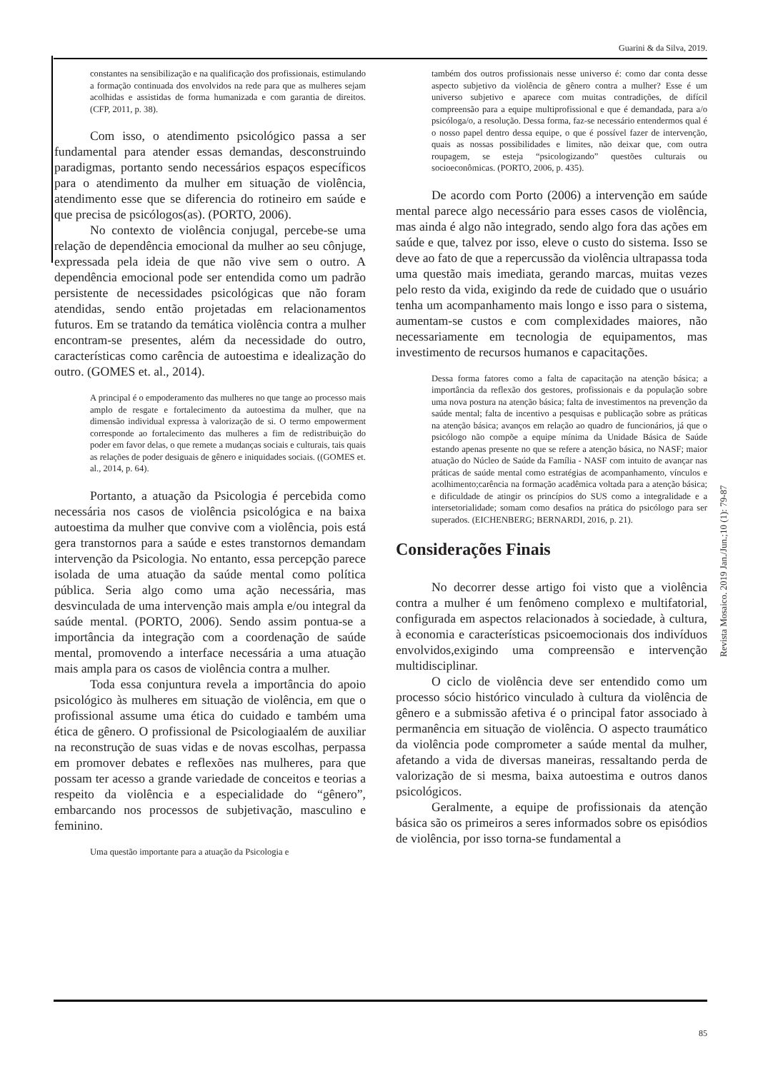Guarini & da Silva, 2019.
constantes na sensibilização e na qualificação dos profissionais, estimulando a formação continuada dos envolvidos na rede para que as mulheres sejam acolhidas e assistidas de forma humanizada e com garantia de direitos. (CFP, 2011, p. 38).
Com isso, o atendimento psicológico passa a ser fundamental para atender essas demandas, desconstruindo paradigmas, portanto sendo necessários espaços específicos para o atendimento da mulher em situação de violência, atendimento esse que se diferencia do rotineiro em saúde e que precisa de psicólogos(as). (PORTO, 2006).
No contexto de violência conjugal, percebe-se uma relação de dependência emocional da mulher ao seu cônjuge, expressada pela ideia de que não vive sem o outro. A dependência emocional pode ser entendida como um padrão persistente de necessidades psicológicas que não foram atendidas, sendo então projetadas em relacionamentos futuros. Em se tratando da temática violência contra a mulher encontram-se presentes, além da necessidade do outro, características como carência de autoestima e idealização do outro. (GOMES et. al., 2014).
A principal é o empoderamento das mulheres no que tange ao processo mais amplo de resgate e fortalecimento da autoestima da mulher, que na dimensão individual expressa à valorização de si. O termo empowerment corresponde ao fortalecimento das mulheres a fim de redistribuição do poder em favor delas, o que remete a mudanças sociais e culturais, tais quais as relações de poder desiguais de gênero e iniquidades sociais. ((GOMES et. al., 2014, p. 64).
Portanto, a atuação da Psicologia é percebida como necessária nos casos de violência psicológica e na baixa autoestima da mulher que convive com a violência, pois está gera transtornos para a saúde e estes transtornos demandam intervenção da Psicologia. No entanto, essa percepção parece isolada de uma atuação da saúde mental como política pública. Seria algo como uma ação necessária, mas desvinculada de uma intervenção mais ampla e/ou integral da saúde mental. (PORTO, 2006). Sendo assim pontua-se a importância da integração com a coordenação de saúde mental, promovendo a interface necessária a uma atuação mais ampla para os casos de violência contra a mulher.
Toda essa conjuntura revela a importância do apoio psicológico às mulheres em situação de violência, em que o profissional assume uma ética do cuidado e também uma ética de gênero. O profissional de Psicologiaalém de auxiliar na reconstrução de suas vidas e de novas escolhas, perpassa em promover debates e reflexões nas mulheres, para que possam ter acesso a grande variedade de conceitos e teorias a respeito da violência e a especialidade do “gênero”, embarcando nos processos de subjetivação, masculino e feminino.
Uma questão importante para a atuação da Psicologia e
também dos outros profissionais nesse universo é: como dar conta desse aspecto subjetivo da violência de gênero contra a mulher? Esse é um universo subjetivo e aparece com muitas contradições, de difícil compreensão para a equipe multiprofissional e que é demandada, para a/o psicóloga/o, a resolução. Dessa forma, faz-se necessário entendermos qual é o nosso papel dentro dessa equipe, o que é possível fazer de intervenção, quais as nossas possibilidades e limites, não deixar que, com outra roupagem, se esteja “psicologizando” questões culturais ou socioeconômicas. (PORTO, 2006, p. 435).
De acordo com Porto (2006) a intervenção em saúde mental parece algo necessário para esses casos de violência, mas ainda é algo não integrado, sendo algo fora das ações em saúde e que, talvez por isso, eleve o custo do sistema. Isso se deve ao fato de que a repercussão da violência ultrapassa toda uma questão mais imediata, gerando marcas, muitas vezes pelo resto da vida, exigindo da rede de cuidado que o usuário tenha um acompanhamento mais longo e isso para o sistema, aumentam-se custos e com complexidades maiores, não necessariamente em tecnologia de equipamentos, mas investimento de recursos humanos e capacitações.
Dessa forma fatores como a falta de capacitação na atenção básica; a importância da reflexão dos gestores, profissionais e da população sobre uma nova postura na atenção básica; falta de investimentos na prevenção da saúde mental; falta de incentivo a pesquisas e publicação sobre as práticas na atenção básica; avanços em relação ao quadro de funcionários, já que o psicólogo não compõe a equipe mínima da Unidade Básica de Saúde estando apenas presente no que se refere a atenção básica, no NASF; maior atuação do Núcleo de Saúde da Família - NASF com intuito de avançar nas práticas de saúde mental como estratégias de acompanhamento, vínculos e acolhimento;carência na formação acadêmica voltada para a atenção básica; e dificuldade de atingir os princípios do SUS como a integralidade e a intersetorialidade; somam como desafios na prática do psicólogo para ser superados. (EICHENBERG; BERNARDI, 2016, p. 21).
Considerações Finais
No decorrer desse artigo foi visto que a violência contra a mulher é um fenômeno complexo e multifatorial, configurada em aspectos relacionados à sociedade, à cultura, à economia e características psicoemocionais dos indivíduos envolvidos,exigindo uma compreensão e intervenção multidisciplinar.
O ciclo de violência deve ser entendido como um processo sócio histórico vinculado à cultura da violência de gênero e a submissão afetiva é o principal fator associado à permanência em situação de violência. O aspecto traumático da violência pode comprometer a saúde mental da mulher, afetando a vida de diversas maneiras, ressaltando perda de valorização de si mesma, baixa autoestima e outros danos psicológicos.
Geralmente, a equipe de profissionais da atenção básica são os primeiros a seres informados sobre os episódios de violência, por isso torna-se fundamental a
Revista Mosaico. 2019 Jan./Jun.;10 (1): 79-87
85